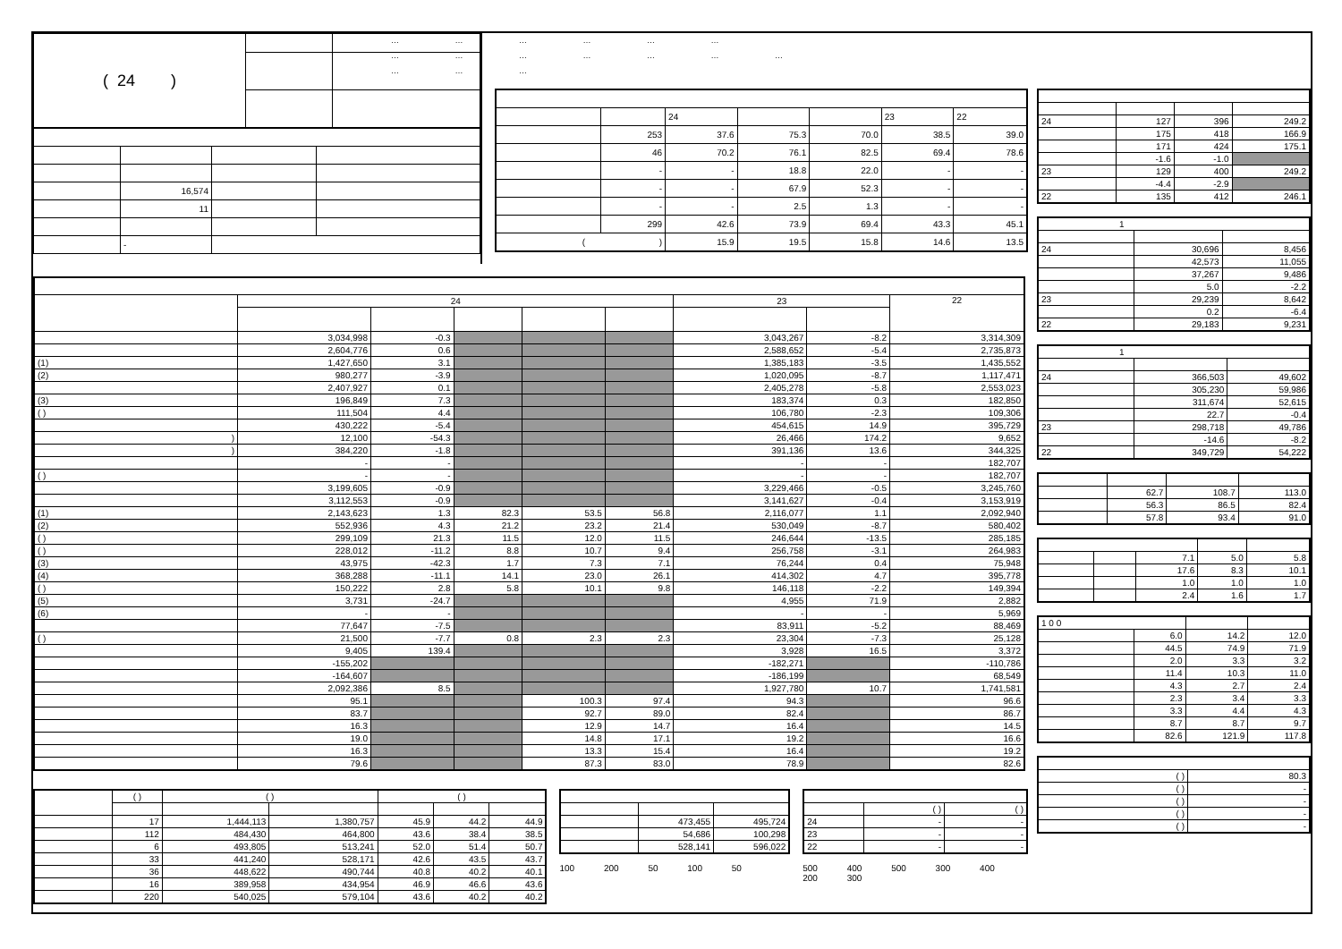… … … … … …
… … … … … … …
… … …
| ( 24 ) | | |
| | 16,574 | | |
| | 11 | | |
| | - | | |
| | | 24 | | | 23 | 22 |
| | 253 | 37.6 | 75.3 | 70.0 | 38.5 | 39.0 |
| | 46 | 70.2 | 76.1 | 82.5 | 69.4 | 78.6 |
| | - | - | 18.8 | 22.0 | - | - |
| | - | - | 67.9 | 52.3 | - | - |
| | - | - | 2.5 | 1.3 | - | - |
| | 299 | 42.6 | 73.9 | 69.4 | 43.3 | 45.1 |
| ( ) | | 15.9 | 19.5 | 15.8 | 14.6 | 13.5 |
| | 24 | | | | | 23 | | 22 |
| | 3,034,998 | -0.3 | | | | 3,043,267 | -8.2 | 3,314,309 |
| | 2,604,776 | 0.6 | | | | 2,588,652 | -5.4 | 2,735,873 |
| (1) | 1,427,650 | 3.1 | | | | 1,385,183 | -3.5 | 1,435,552 |
| (2) | 980,277 | -3.9 | | | | 1,020,095 | -8.7 | 1,117,471 |
| | 2,407,927 | 0.1 | | | | 2,405,278 | -5.8 | 2,553,023 |
| (3) | 196,849 | 7.3 | | | | 183,374 | 0.3 | 182,850 |
| ( ) | 111,504 | 4.4 | | | | 106,780 | -2.3 | 109,306 |
| | 430,222 | -5.4 | | | | 454,615 | 14.9 | 395,729 |
| ) | 12,100 | -54.3 | | | | 26,466 | 174.2 | 9,652 |
| ) | 384,220 | -1.8 | | | | 391,136 | 13.6 | 344,325 |
| | - | - | | | | - | - | 182,707 |
| ( ) | - | - | | | | - | - | 182,707 |
| | 3,199,605 | -0.9 | | | | 3,229,466 | -0.5 | 3,245,760 |
| | 3,112,553 | -0.9 | | | | 3,141,627 | -0.4 | 3,153,919 |
| (1) | 2,143,623 | 1.3 | 82.3 | 53.5 | 56.8 | 2,116,077 | 1.1 | 2,092,940 |
| (2) | 552,936 | 4.3 | 21.2 | 23.2 | 21.4 | 530,049 | -8.7 | 580,402 |
| ( ) | 299,109 | 21.3 | 11.5 | 12.0 | 11.5 | 246,644 | -13.5 | 285,185 |
| ( ) | 228,012 | -11.2 | 8.8 | 10.7 | 9.4 | 256,758 | -3.1 | 264,983 |
| (3) | 43,975 | -42.3 | 1.7 | 7.3 | 7.1 | 76,244 | 0.4 | 75,948 |
| (4) | 368,288 | -11.1 | 14.1 | 23.0 | 26.1 | 414,302 | 4.7 | 395,778 |
| ( ) | 150,222 | 2.8 | 5.8 | 10.1 | 9.8 | 146,118 | -2.2 | 149,394 |
| (5) | 3,731 | -24.7 | | | | 4,955 | 71.9 | 2,882 |
| (6) | - | - | | | | - | - | 5,969 |
| | 77,647 | -7.5 | | | | 83,911 | -5.2 | 88,469 |
| ( ) | 21,500 | -7.7 | 0.8 | 2.3 | 2.3 | 23,304 | -7.3 | 25,128 |
| | 9,405 | 139.4 | | | | 3,928 | 16.5 | 3,372 |
| | -155,202 | | | | | -182,271 | | -110,786 |
| | -164,607 | | | | | -186,199 | | 68,549 |
| | 2,092,386 | 8.5 | | | | 1,927,780 | 10.7 | 1,741,581 |
| | 95.1 | | | 100.3 | 97.4 | 94.3 | | 96.6 |
| | 83.7 | | | 92.7 | 89.0 | 82.4 | | 86.7 |
| | 16.3 | | | 12.9 | 14.7 | 16.4 | | 14.5 |
| | 19.0 | | | 14.8 | 17.1 | 19.2 | | 16.6 |
| | 16.3 | | | 13.3 | 15.4 | 16.4 | | 19.2 |
| | 79.6 | | | 87.3 | 83.0 | 78.9 | | 82.6 |
| | ( ) | ( ) | | ( ) | | |
| | 17 | 1,444,113 | 1,380,757 | 45.9 | 44.2 | 44.9 |
| | 112 | 484,430 | 464,800 | 43.6 | 38.4 | 38.5 |
| | 6 | 493,805 | 513,241 | 52.0 | 51.4 | 50.7 |
| | 33 | 441,240 | 528,171 | 42.6 | 43.5 | 43.7 |
| | 36 | 448,622 | 490,744 | 40.8 | 40.2 | 40.1 |
| | 16 | 389,958 | 434,954 | 46.9 | 46.6 | 43.6 |
| | 220 | 540,025 | 579,104 | 43.6 | 40.2 | 40.2 |
| | 473,455 | 495,724 |
| | 54,686 | 100,298 |
| | 528,141 | 596,022 |
100 200 50 100 50
| | ( ) | ( ) |
| 24 | - | - |
| 23 | - | - |
| 22 | - | - |
500 400 500 300 400 200 300
| 24 | 127 | 396 | 249.2 |
| | 175 | 418 | 166.9 |
| | 171 | 424 | 175.1 |
| | -1.6 | -1.0 | |
| 23 | 129 | 400 | 249.2 |
| | -4.4 | -2.9 | |
| 22 | 135 | 412 | 246.1 |
| 1 | | |
| 24 | 30,696 | 8,456 |
| | 42,573 | 11,055 |
| | 37,267 | 9,486 |
| | 5.0 | -2.2 |
| 23 | 29,239 | 8,642 |
| | 0.2 | -6.4 |
| 22 | 29,183 | 9,231 |
| 1 | | |
| 24 | 366,503 | 49,602 |
| | 305,230 | 59,986 |
| | 311,674 | 52,615 |
| | 22.7 | -0.4 |
| 23 | 298,718 | 49,786 |
| | -14.6 | -8.2 |
| 22 | 349,729 | 54,222 |
| | 62.7 | 108.7 | 113.0 |
| | 56.3 | 86.5 | 82.4 |
| | 57.8 | 93.4 | 91.0 |
| | | 7.1 | 5.0 | 5.8 |
| | | 17.6 | 8.3 | 10.1 |
| | | 1.0 | 1.0 | 1.0 |
| | | 2.4 | 1.6 | 1.7 |
| 1 0 0 | | | |
| | 6.0 | 14.2 | 12.0 |
| | 44.5 | 74.9 | 71.9 |
| | 2.0 | 3.3 | 3.2 |
| | 11.4 | 10.3 | 11.0 |
| | 4.3 | 2.7 | 2.4 |
| | 2.3 | 3.4 | 3.3 |
| | 3.3 | 4.4 | 4.3 |
| | 8.7 | 8.7 | 9.7 |
| | 82.6 | 121.9 | 117.8 |
| ( ) | 80.3 |
| ( ) | - |
| ( ) | - |
| ( ) | - |
| ( ) | - |